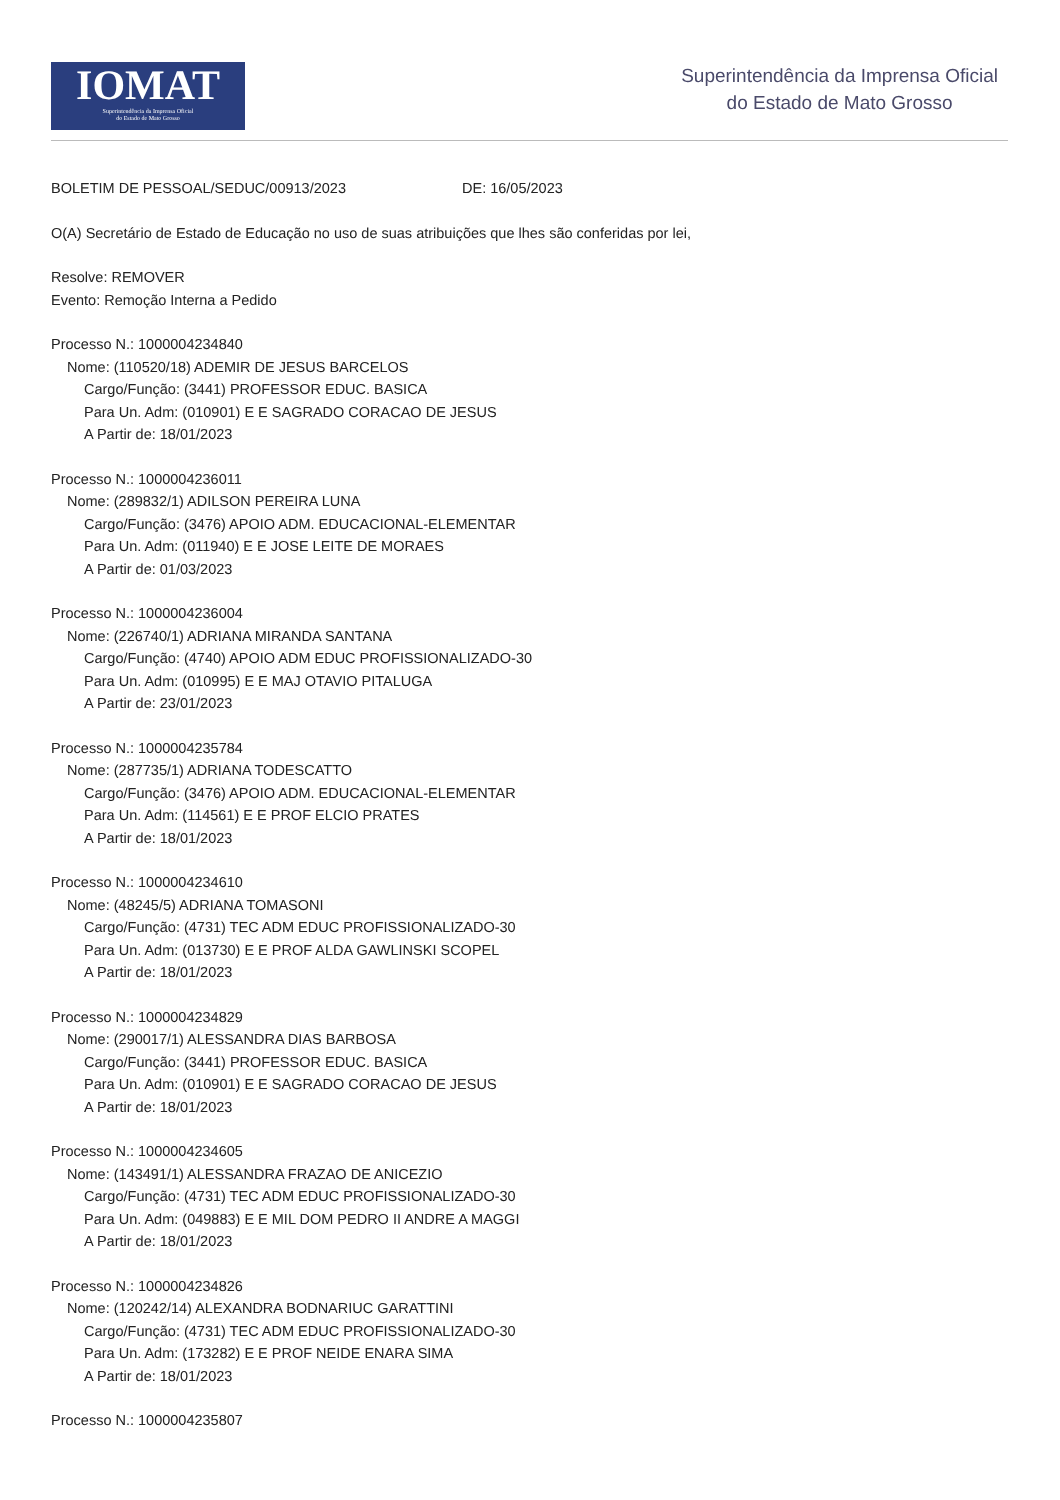IOMAT
Superintendência da Imprensa Oficial
do Estado de Mato Grosso
Superintendência da Imprensa Oficial
do Estado de Mato Grosso
BOLETIM DE PESSOAL/SEDUC/00913/2023 DE: 16/05/2023
O(A) Secretário de Estado de Educação no uso de suas atribuições que lhes são conferidas por lei,
Resolve: REMOVER
Evento: Remoção Interna a Pedido
Processo N.: 1000004234840
Nome: (110520/18) ADEMIR DE JESUS BARCELOS
Cargo/Função: (3441) PROFESSOR EDUC. BASICA
Para Un. Adm: (010901) E E SAGRADO CORACAO DE JESUS
A Partir de: 18/01/2023
Processo N.: 1000004236011
Nome: (289832/1) ADILSON PEREIRA LUNA
Cargo/Função: (3476) APOIO ADM. EDUCACIONAL-ELEMENTAR
Para Un. Adm: (011940) E E JOSE LEITE DE MORAES
A Partir de: 01/03/2023
Processo N.: 1000004236004
Nome: (226740/1) ADRIANA MIRANDA SANTANA
Cargo/Função: (4740) APOIO ADM EDUC PROFISSIONALIZADO-30
Para Un. Adm: (010995) E E MAJ OTAVIO PITALUGA
A Partir de: 23/01/2023
Processo N.: 1000004235784
Nome: (287735/1) ADRIANA TODESCATTO
Cargo/Função: (3476) APOIO ADM. EDUCACIONAL-ELEMENTAR
Para Un. Adm: (114561) E E PROF ELCIO PRATES
A Partir de: 18/01/2023
Processo N.: 1000004234610
Nome: (48245/5) ADRIANA TOMASONI
Cargo/Função: (4731) TEC ADM EDUC PROFISSIONALIZADO-30
Para Un. Adm: (013730) E E PROF ALDA GAWLINSKI SCOPEL
A Partir de: 18/01/2023
Processo N.: 1000004234829
Nome: (290017/1) ALESSANDRA DIAS BARBOSA
Cargo/Função: (3441) PROFESSOR EDUC. BASICA
Para Un. Adm: (010901) E E SAGRADO CORACAO DE JESUS
A Partir de: 18/01/2023
Processo N.: 1000004234605
Nome: (143491/1) ALESSANDRA FRAZAO DE ANICEZIO
Cargo/Função: (4731) TEC ADM EDUC PROFISSIONALIZADO-30
Para Un. Adm: (049883) E E MIL DOM PEDRO II ANDRE A MAGGI
A Partir de: 18/01/2023
Processo N.: 1000004234826
Nome: (120242/14) ALEXANDRA BODNARIUC GARATTINI
Cargo/Função: (4731) TEC ADM EDUC PROFISSIONALIZADO-30
Para Un. Adm: (173282) E E PROF NEIDE ENARA SIMA
A Partir de: 18/01/2023
Processo N.: 1000004235807